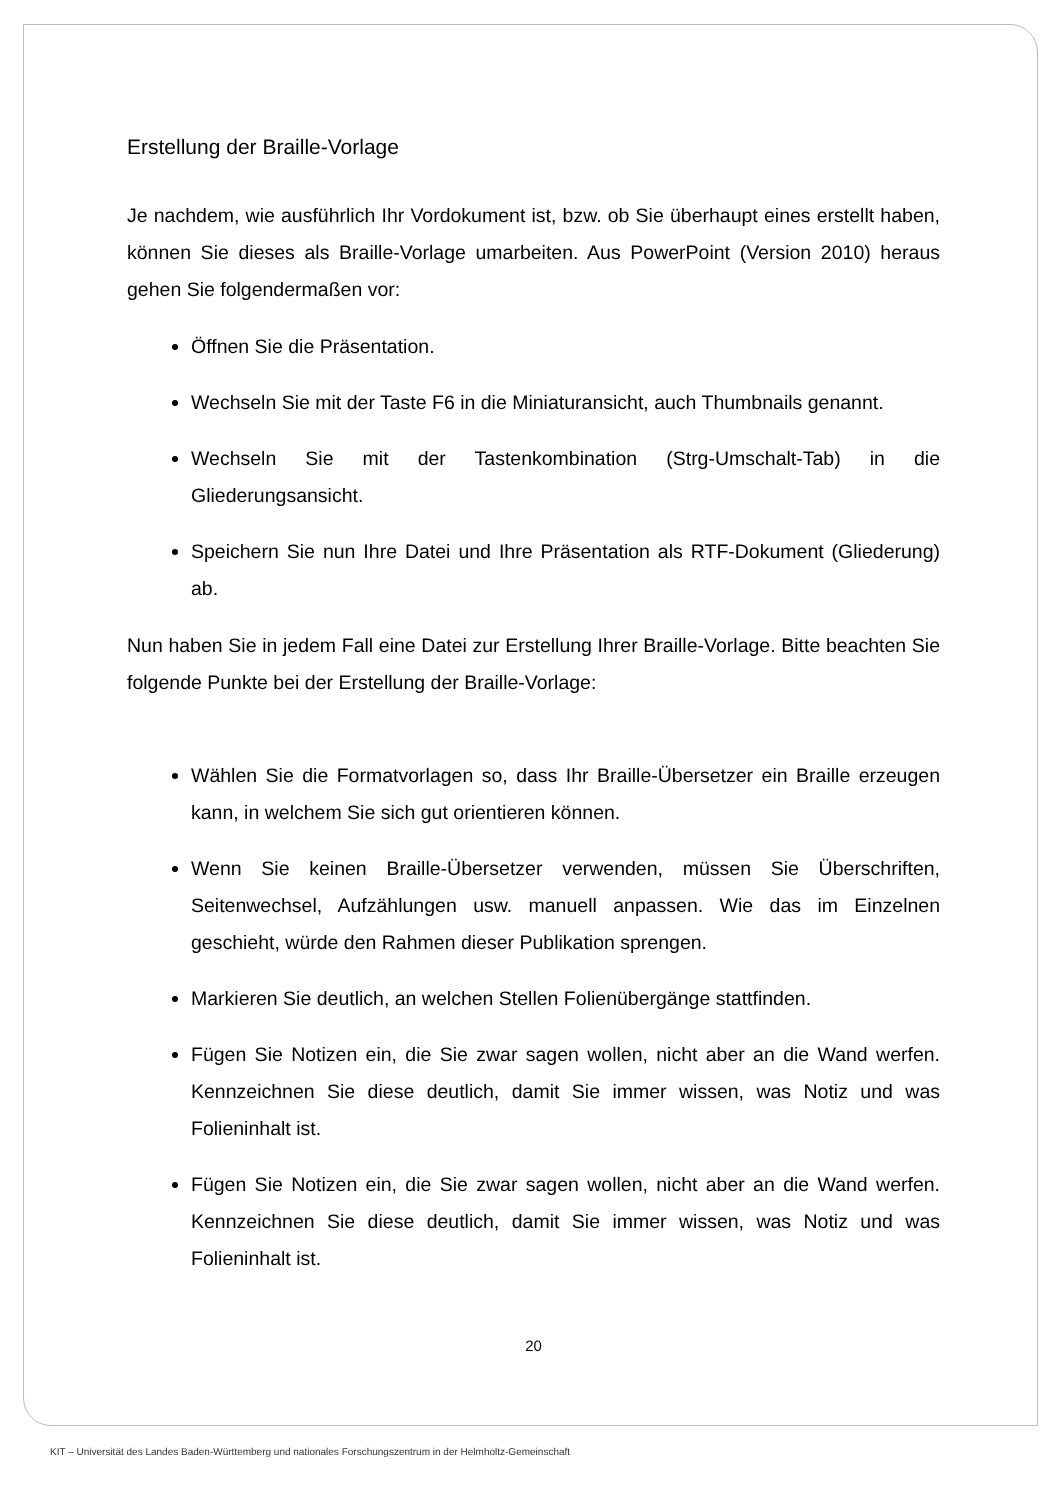Erstellung der Braille-Vorlage
Je nachdem, wie ausführlich Ihr Vordokument ist, bzw. ob Sie überhaupt eines erstellt haben, können Sie dieses als Braille-Vorlage umarbeiten. Aus PowerPoint (Version 2010) heraus gehen Sie folgendermaßen vor:
Öffnen Sie die Präsentation.
Wechseln Sie mit der Taste F6 in die Miniaturansicht, auch Thumbnails genannt.
Wechseln Sie mit der Tastenkombination (Strg-Umschalt-Tab) in die Gliederungsansicht.
Speichern Sie nun Ihre Datei und Ihre Präsentation als RTF-Dokument (Gliederung) ab.
Nun haben Sie in jedem Fall eine Datei zur Erstellung Ihrer Braille-Vorlage. Bitte beachten Sie folgende Punkte bei der Erstellung der Braille-Vorlage:
Wählen Sie die Formatvorlagen so, dass Ihr Braille-Übersetzer ein Braille erzeugen kann, in welchem Sie sich gut orientieren können.
Wenn Sie keinen Braille-Übersetzer verwenden, müssen Sie Überschriften, Seitenwechsel, Aufzählungen usw. manuell anpassen. Wie das im Einzelnen geschieht, würde den Rahmen dieser Publikation sprengen.
Markieren Sie deutlich, an welchen Stellen Folienübergänge stattfinden.
Fügen Sie Notizen ein, die Sie zwar sagen wollen, nicht aber an die Wand werfen. Kennzeichnen Sie diese deutlich, damit Sie immer wissen, was Notiz und was Folieninhalt ist.
Fügen Sie Notizen ein, die Sie zwar sagen wollen, nicht aber an die Wand werfen. Kennzeichnen Sie diese deutlich, damit Sie immer wissen, was Notiz und was Folieninhalt ist.
20
KIT – Universität des Landes Baden-Württemberg und nationales Forschungszentrum in der Helmholtz-Gemeinschaft